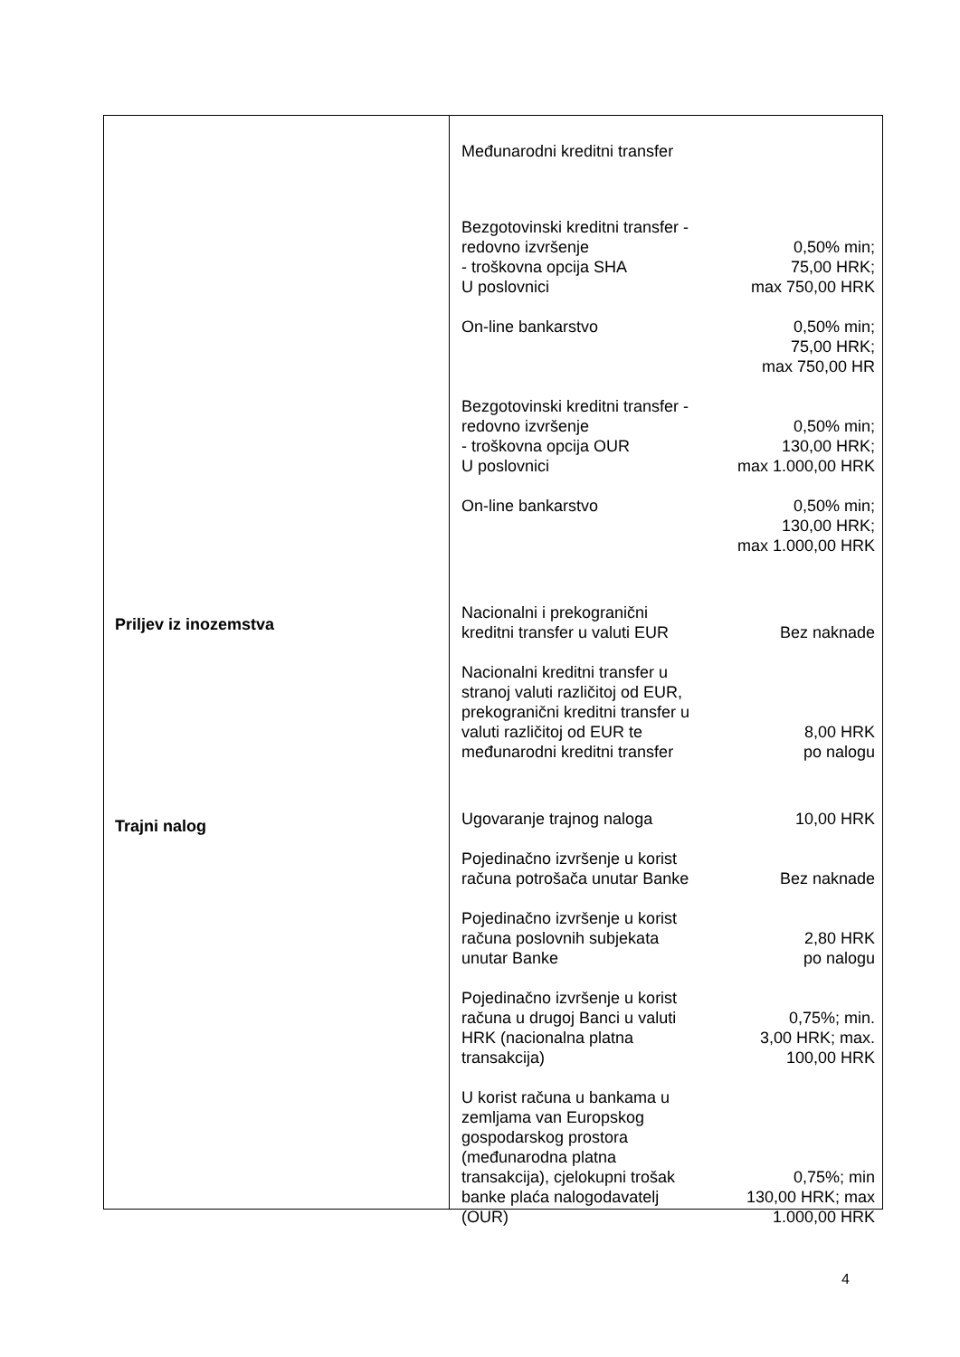Priljev iz inozemstva
Trajni nalog
Međunarodni kreditni transfer
| Bezgotovinski kreditni transfer - redovno izvršenje - troškovna opcija SHA U poslovnici | 0,50% min; 75,00 HRK; max 750,00 HRK |
| On-line bankarstvo | 0,50% min; 75,00 HRK; max 750,00 HR |
| Bezgotovinski kreditni transfer - redovno izvršenje - troškovna opcija OUR U poslovnici | 0,50% min; 130,00 HRK; max 1.000,00 HRK |
| On-line bankarstvo | 0,50% min; 130,00 HRK; max 1.000,00 HRK |
| Nacionalni i prekogranični kreditni transfer u valuti EUR | Bez naknade |
| Nacionalni kreditni transfer u stranoj valuti različitoj od EUR, prekogranični kreditni transfer u valuti različitoj od EUR te međunarodni kreditni transfer | 8,00 HRK po nalogu |
| Ugovaranje trajnog naloga | 10,00 HRK |
| Pojedinačno izvršenje u korist računa potrošača unutar Banke | Bez naknade |
| Pojedinačno izvršenje u korist računa poslovnih subjekata unutar Banke | 2,80 HRK po nalogu |
| Pojedinačno izvršenje u korist računa u drugoj Banci u valuti HRK (nacionalna platna transakcija) | 0,75%; min. 3,00 HRK; max. 100,00 HRK |
| U korist računa u bankama u zemljama van Europskog gospodarskog prostora (međunarodna platna transakcija), cjelokupni trošak banke plaća nalogodavatelj (OUR) | 0,75%; min 130,00 HRK; max 1.000,00 HRK |
4